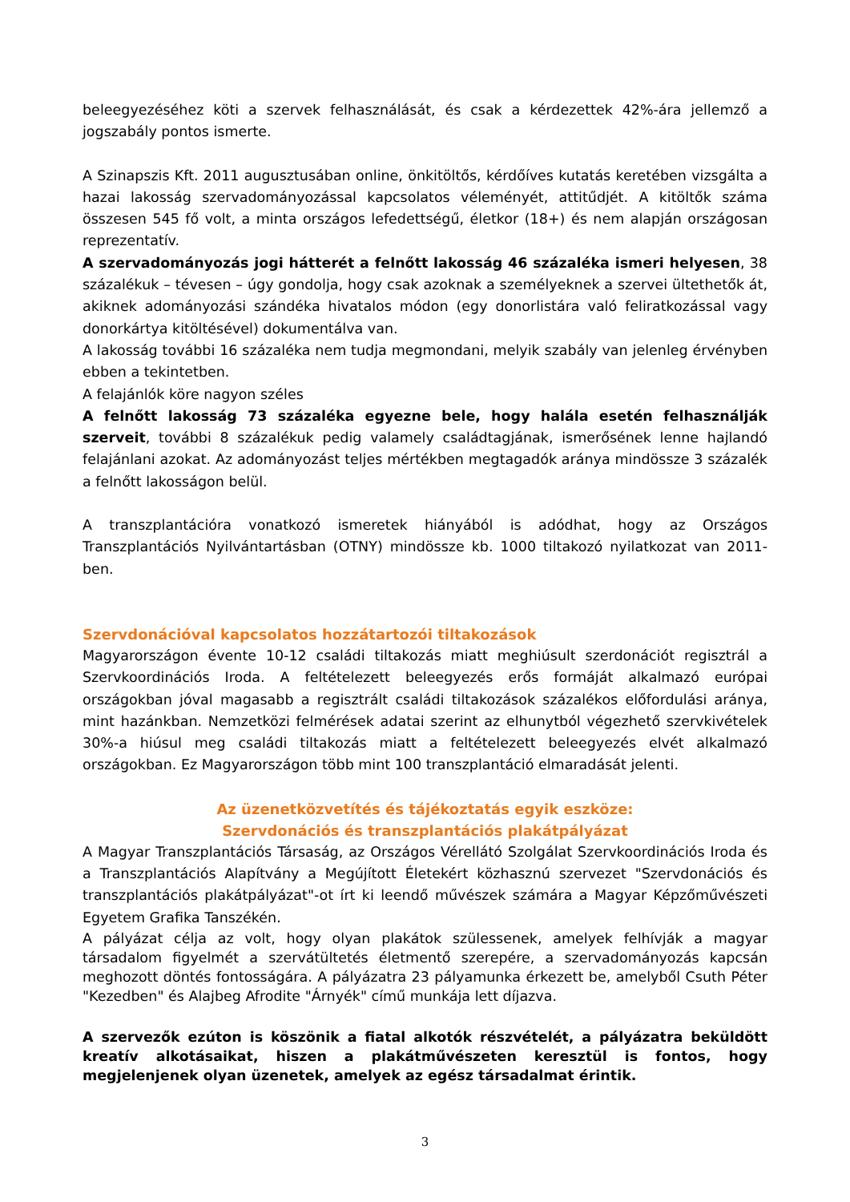beleegyezéséhez köti a szervek felhasználását, és csak a kérdezettek 42%-ára jellemző a jogszabály pontos ismerte.
A Szinapszis Kft. 2011 augusztusában online, önkitöltős, kérdőíves kutatás keretében vizsgálta a hazai lakosság szervadományozással kapcsolatos véleményét, attitűdjét. A kitöltők száma összesen 545 fő volt, a minta országos lefedettségű, életkor (18+) és nem alapján országosan reprezentatív.
A szervadományozás jogi hátterét a felnőtt lakosság 46 százaléka ismeri helyesen, 38 százalékuk – tévesen – úgy gondolja, hogy csak azoknak a személyeknek a szervei ültethetők át, akiknek adományozási szándéka hivatalos módon (egy donorlistára való feliratkozással vagy donorkártya kitöltésével) dokumentálva van.
A lakosság további 16 százaléka nem tudja megmondani, melyik szabály van jelenleg érvényben ebben a tekintetben.
A felajánlók köre nagyon széles
A felnőtt lakosság 73 százaléka egyezne bele, hogy halála esetén felhasználják szerveit, további 8 százalékuk pedig valamely családtagjának, ismerősének lenne hajlandó felajánlani azokat. Az adományozást teljes mértékben megtagadók aránya mindössze 3 százalék a felnőtt lakosságon belül.
A transzplantációra vonatkozó ismeretek hiányából is adódhat, hogy az Országos Transzplantációs Nyilvántartásban (OTNY) mindössze kb. 1000 tiltakozó nyilatkozat van 2011-ben.
Szervdonációval kapcsolatos hozzátartozói tiltakozások
Magyarországon évente 10-12 családi tiltakozás miatt meghiúsult szerdonációt regisztrál a Szervkoordinációs Iroda. A feltételezett beleegyezés erős formáját alkalmazó európai országokban jóval magasabb a regisztrált családi tiltakozások százalékos előfordulási aránya, mint hazánkban. Nemzetközi felmérések adatai szerint az elhunytból végezhető szervkivételek 30%-a hiúsul meg családi tiltakozás miatt a feltételezett beleegyezés elvét alkalmazó országokban. Ez Magyarországon több mint 100 transzplantáció elmaradását jelenti.
Az üzenetközvetítés és tájékoztatás egyik eszköze:
Szervdonációs és transzplantációs plakátpályázat
A Magyar Transzplantációs Társaság, az Országos Vérellátó Szolgálat Szervkoordinációs Iroda és a Transzplantációs Alapítvány a Megújított Életekért közhasznú szervezet "Szervdonációs és transzplantációs plakátpályázat"-ot írt ki leendő művészek számára a Magyar Képzőművészeti Egyetem Grafika Tanszékén.
A pályázat célja az volt, hogy olyan plakátok szülessenek, amelyek felhívják a magyar társadalom figyelmét a szervátültetés életmentő szerepére, a szervadományozás kapcsán meghozott döntés fontosságára. A pályázatra 23 pályamunka érkezett be, amelyből Csuth Péter "Kezedben" és Alajbeg Afrodite "Árnyék" című munkája lett díjazva.
A szervezők ezúton is köszönik a fiatal alkotók részvételét, a pályázatra beküldött kreatív alkotásaikat, hiszen a plakátművészeten keresztül is fontos, hogy megjelenjenek olyan üzenetek, amelyek az egész társadalmat érintik.
3